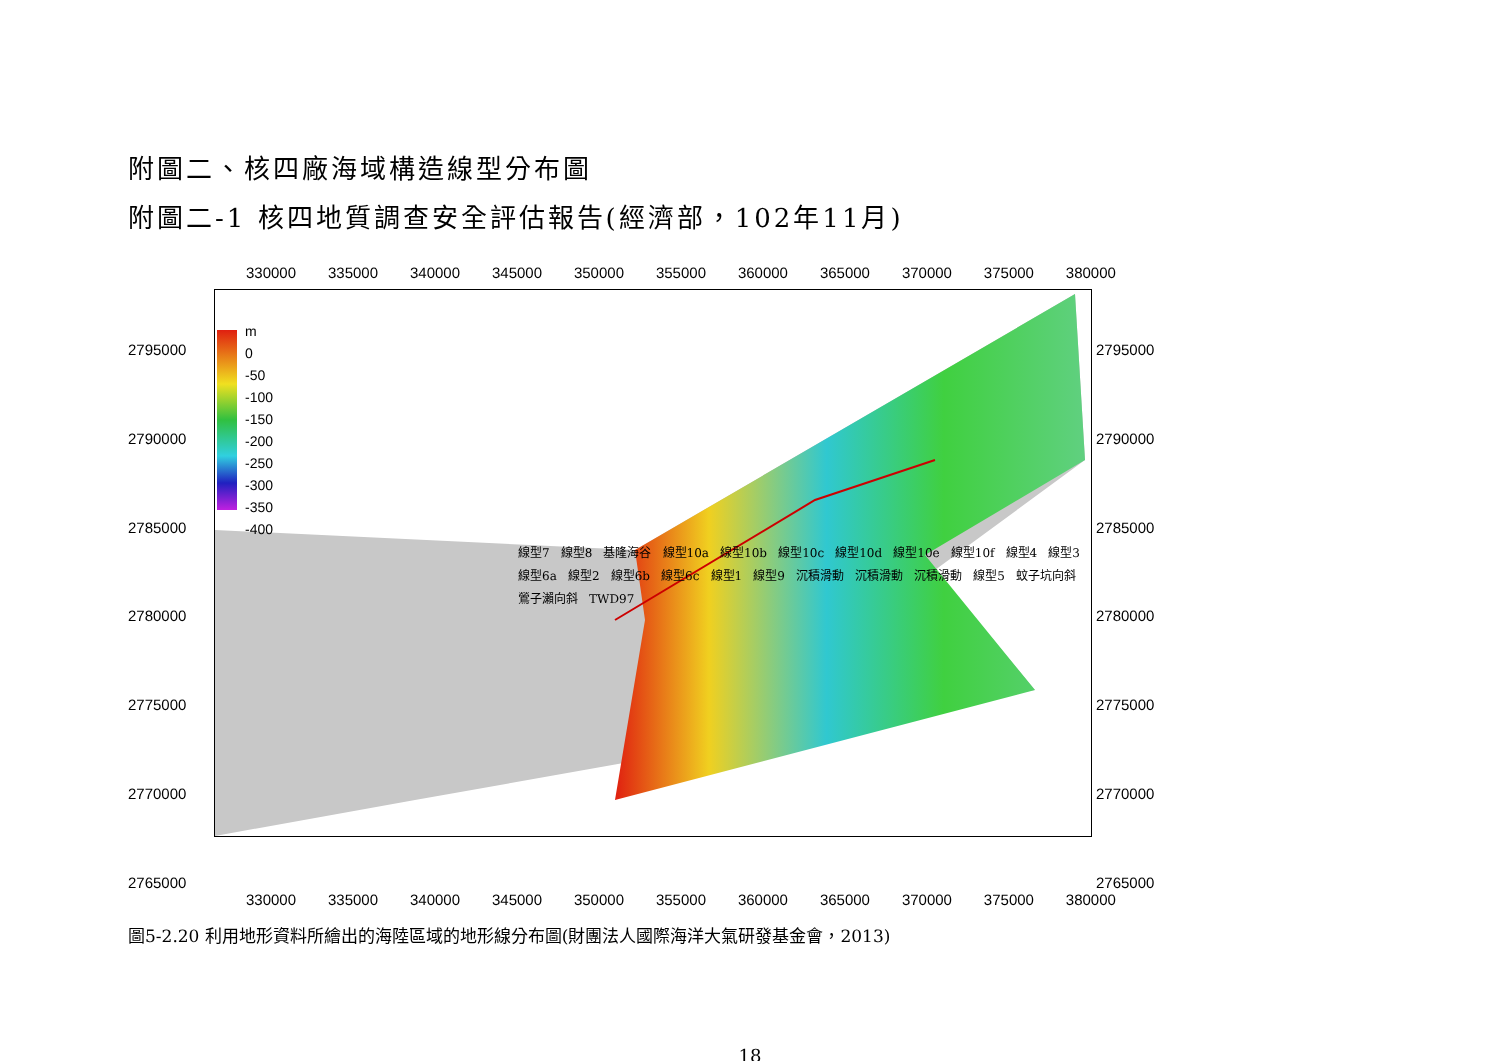附圖二、核四廠海域構造線型分布圖
附圖二-1 核四地質調查安全評估報告(經濟部，102年11月)
330000 335000 340000 345000 350000 355000 360000 365000 370000 375000 380000
2795000
2790000
2785000
2780000
2775000
2770000
2765000
m
0
-50
-100
-150
-200
-250
-300
-350
-400
線型7 線型8 基隆海谷 線型10a 線型10b 線型10c 線型10d 線型10e 線型10f 線型4 線型3 線型6a 線型2 線型6b 線型6c 線型1 線型9 沉積滑動 沉積滑動 沉積滑動 線型5 蚊子坑向斜 鶯子瀨向斜 TWD97
2795000
2790000
2785000
2780000
2775000
2770000
2765000
330000 335000 340000 345000 350000 355000 360000 365000 370000 375000 380000
圖5-2.20 利用地形資料所繪出的海陸區域的地形線分布圖(財團法人國際海洋大氣研發基金會，2013)
18